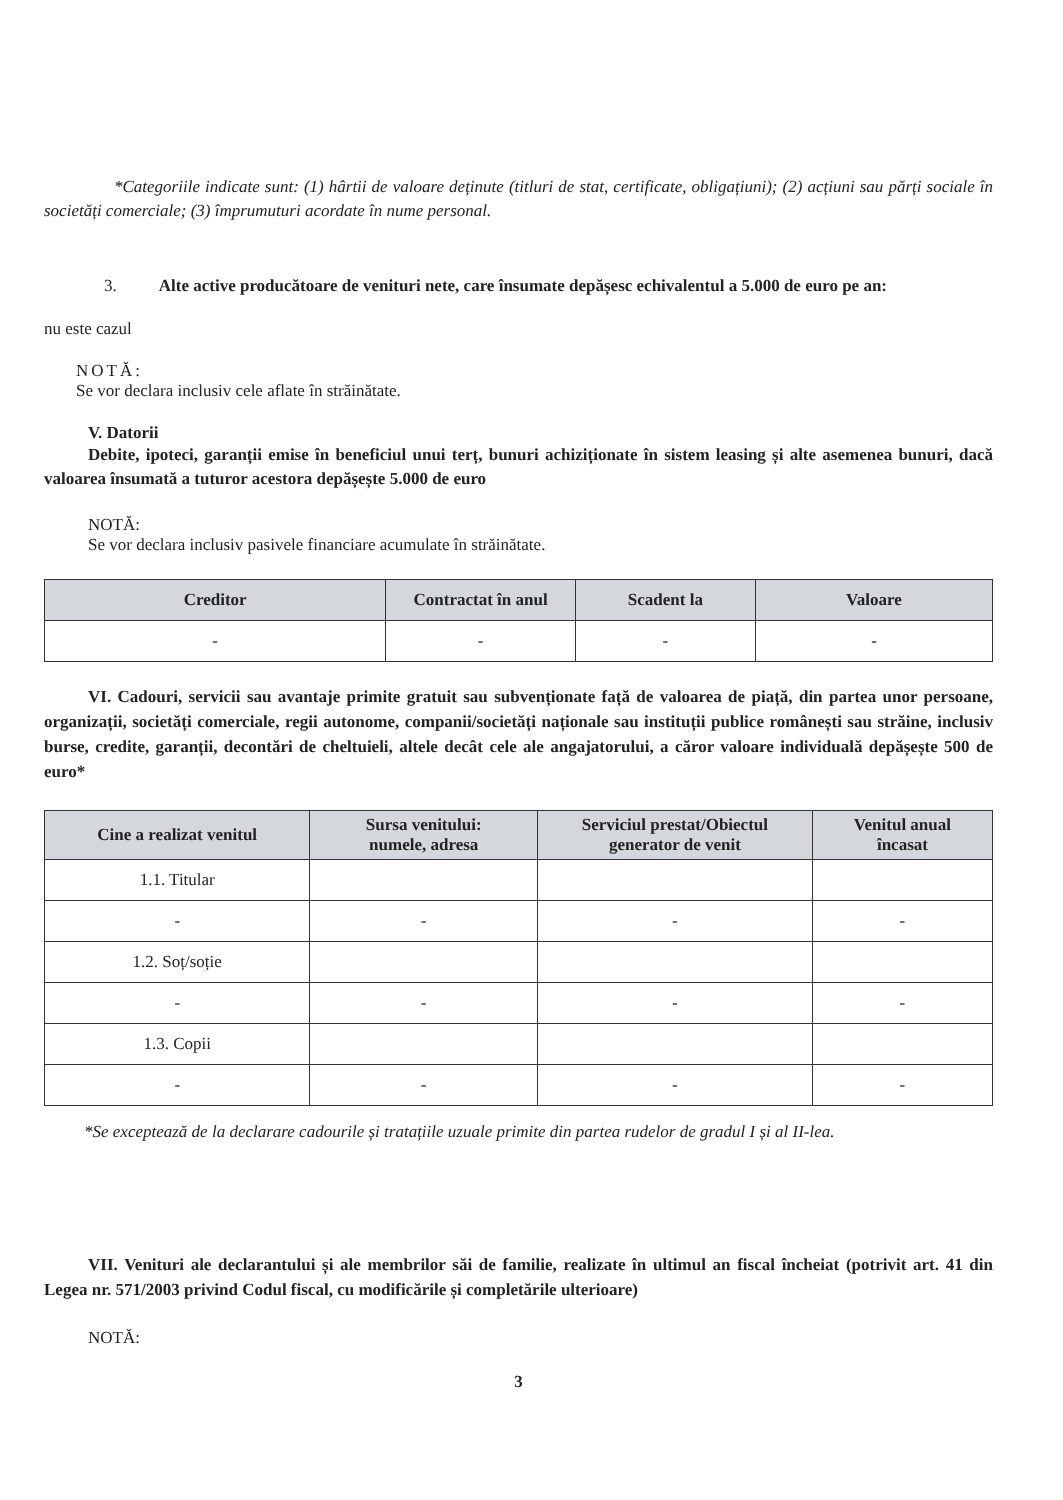*Categoriile indicate sunt: (1) hârtii de valoare deținute (titluri de stat, certificate, obligațiuni); (2) acțiuni sau părți sociale în societăți comerciale; (3) împrumuturi acordate în nume personal.
3. Alte active producătoare de venituri nete, care însumate depășesc echivalentul a 5.000 de euro pe an:
nu este cazul
NOTĂ:
Se vor declara inclusiv cele aflate în străinătate.
V. Datorii
Debite, ipoteci, garanții emise în beneficiul unui terț, bunuri achiziționate în sistem leasing și alte asemenea bunuri, dacă valoarea însumată a tuturor acestora depășește 5.000 de euro
NOTĂ:
Se vor declara inclusiv pasivele financiare acumulate în străinătate.
| Creditor | Contractat în anul | Scadent la | Valoare |
| --- | --- | --- | --- |
| - | - | - | - |
VI. Cadouri, servicii sau avantaje primite gratuit sau subvenționate față de valoarea de piață, din partea unor persoane, organizații, societăți comerciale, regii autonome, companii/societăți naționale sau instituții publice românești sau străine, inclusiv burse, credite, garanții, decontări de cheltuieli, altele decât cele ale angajatorului, a căror valoare individuală depășește 500 de euro*
| Cine a realizat venitul | Sursa venitului: numele, adresa | Serviciul prestat/Obiectul generator de venit | Venitul anual încasat |
| --- | --- | --- | --- |
| 1.1. Titular | | | |
| - | - | - | - |
| 1.2. Soț/soție | | | |
| - | - | - | - |
| 1.3. Copii | | | |
| - | - | - | - |
*Se exceptează de la declarare cadourile și tratațiile uzuale primite din partea rudelor de gradul I și al II-lea.
VII. Venituri ale declarantului și ale membrilor săi de familie, realizate în ultimul an fiscal încheiat (potrivit art. 41 din Legea nr. 571/2003 privind Codul fiscal, cu modificările și completările ulterioare)
NOTĂ:
3